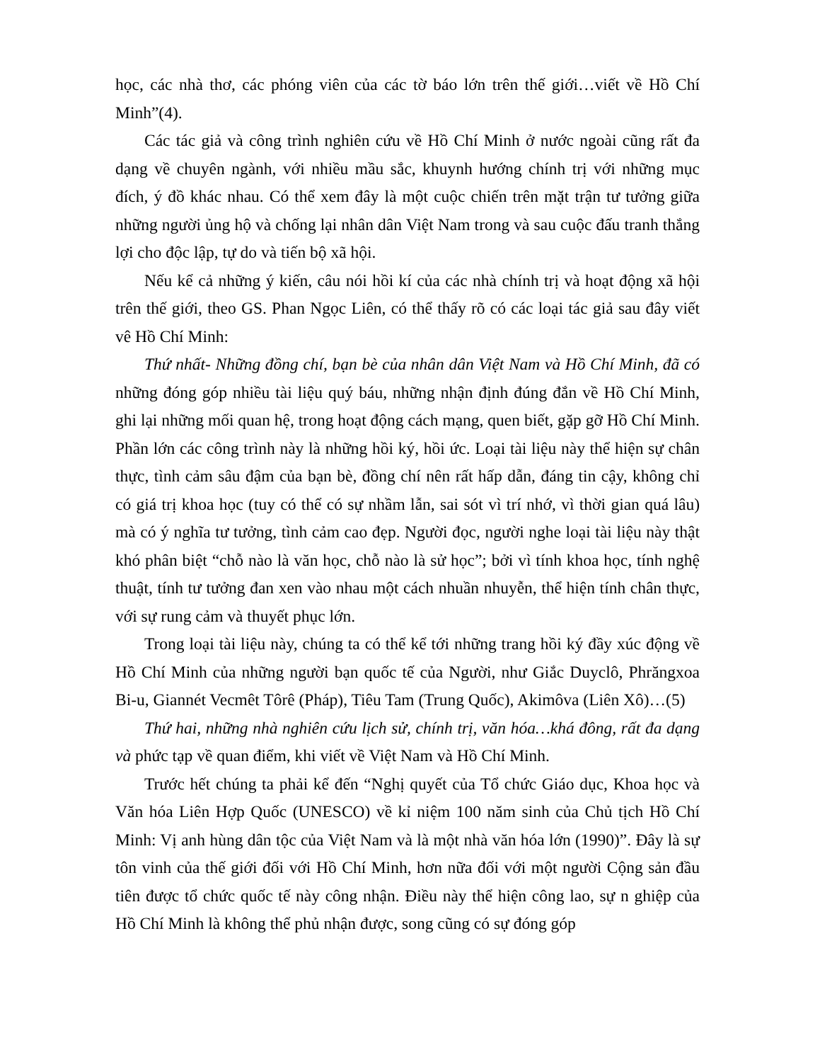học, các nhà thơ, các phóng viên của các tờ báo lớn trên thế giới…viết về Hồ Chí Minh”(4).
Các tác giả và công trình nghiên cứu về Hồ Chí Minh ở nước ngoài cũng rất đa dạng về chuyên ngành, với nhiều mầu sắc, khuynh hướng chính trị với những mục đích, ý đồ khác nhau. Có thể xem đây là một cuộc chiến trên mặt trận tư tưởng giữa những người ủng hộ và chống lại nhân dân Việt Nam trong và sau cuộc đấu tranh thắng lợi cho độc lập, tự do và tiến bộ xã hội.
Nếu kể cả những ý kiến, câu nói hồi kí của các nhà chính trị và hoạt động xã hội trên thế giới, theo GS. Phan Ngọc Liên, có thể thấy rõ có các loại tác giả sau đây viết vê Hồ Chí Minh:
Thứ nhất- Những đồng chí, bạn bè của nhân dân Việt Nam và Hồ Chí Minh, đã có những đóng góp nhiều tài liệu quý báu, những nhận định đúng đắn về Hồ Chí Minh, ghi lại những mối quan hệ, trong hoạt động cách mạng, quen biết, gặp gỡ Hồ Chí Minh. Phần lớn các công trình này là những hồi ký, hồi ức. Loại tài liệu này thể hiện sự chân thực, tình cảm sâu đậm của bạn bè, đồng chí nên rất hấp dẫn, đáng tin cậy, không chỉ có giá trị khoa học (tuy có thể có sự nhầm lẫn, sai sót vì trí nhớ, vì thời gian quá lâu) mà có ý nghĩa tư tưởng, tình cảm cao đẹp. Người đọc, người nghe loại tài liệu này thật khó phân biệt “chỗ nào là văn học, chỗ nào là sử học”; bởi vì tính khoa học, tính nghệ thuật, tính tư tưởng đan xen vào nhau một cách nhuần nhuyễn, thể hiện tính chân thực, với sự rung cảm và thuyết phục lớn.
Trong loại tài liệu này, chúng ta có thể kể tới những trang hồi ký đầy xúc động về Hồ Chí Minh của những người bạn quốc tế của Người, như Giắc Duyclô, Phrăngxoa Bi-u, Giannét Vecmêt Tôrê (Pháp), Tiêu Tam (Trung Quốc), Akimôva (Liên Xô)…(5)
Thứ hai, những nhà nghiên cứu lịch sử, chính trị, văn hóa…khá đông, rất đa dạng và phức tạp về quan điểm, khi viết về Việt Nam và Hồ Chí Minh.
Trước hết chúng ta phải kể đến “Nghị quyết của Tổ chức Giáo dục, Khoa học và Văn hóa Liên Hợp Quốc (UNESCO) về kỉ niệm 100 năm sinh của Chủ tịch Hồ Chí Minh: Vị anh hùng dân tộc của Việt Nam và là một nhà văn hóa lớn (1990)”. Đây là sự tôn vinh của thế giới đối với Hồ Chí Minh, hơn nữa đối với một người Cộng sản đầu tiên được tổ chức quốc tế này công nhận. Điều này thể hiện công lao, sự n ghiệp của Hồ Chí Minh là không thể phủ nhận được, song cũng có sự đóng góp